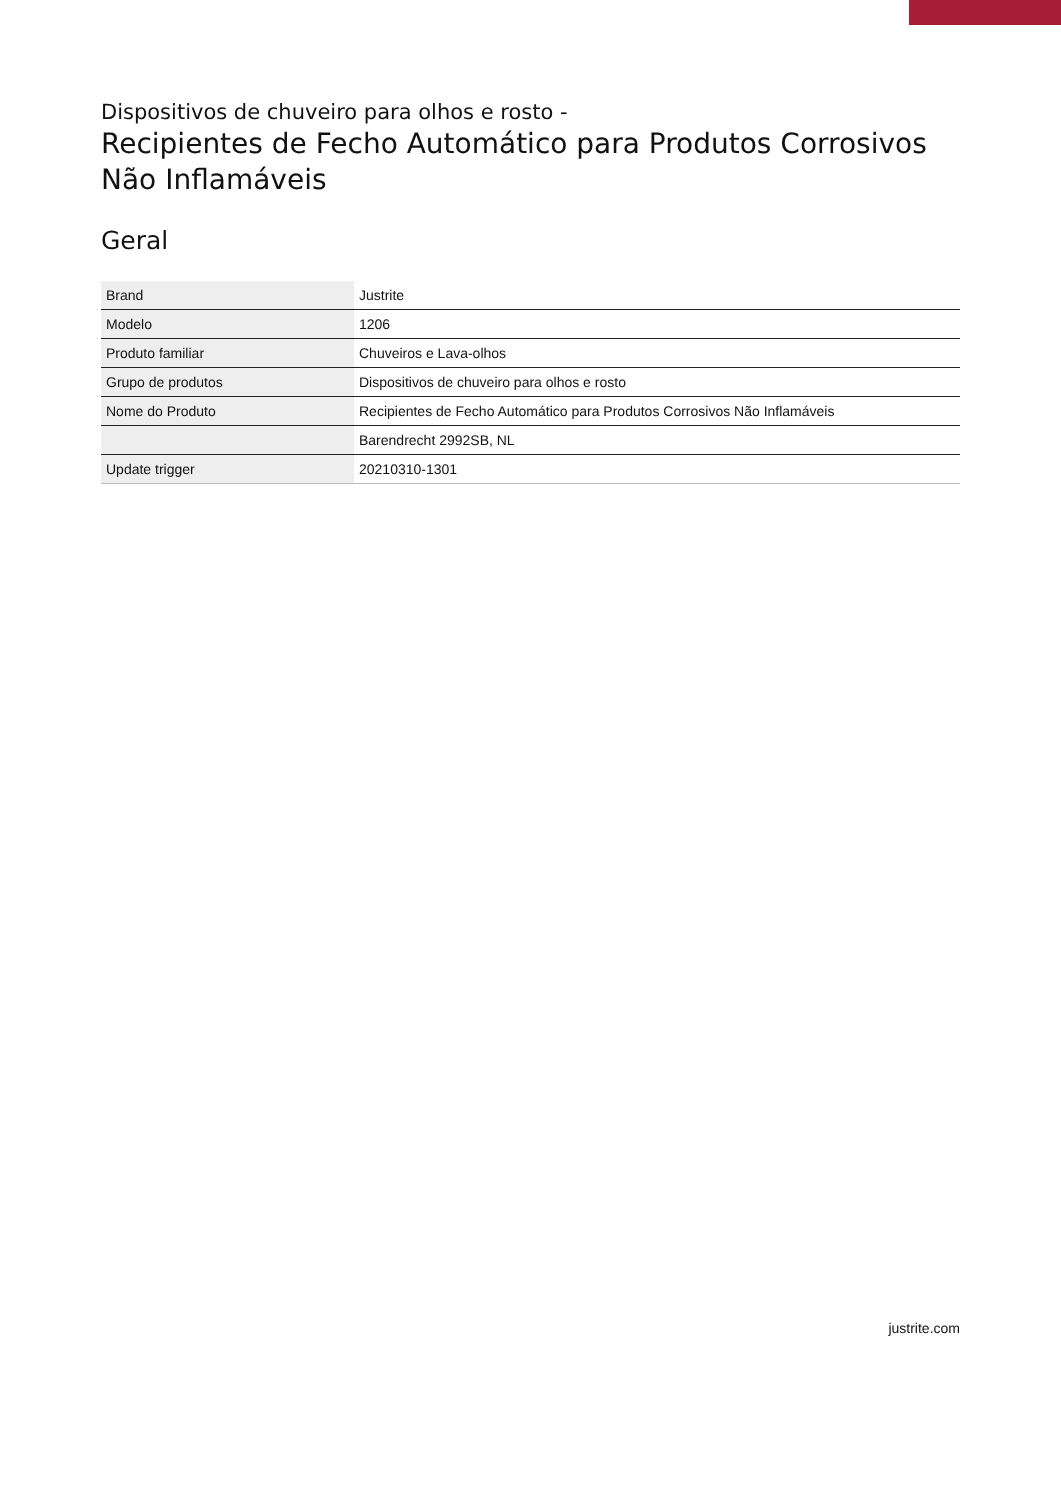Dispositivos de chuveiro para olhos e rosto -
Recipientes de Fecho Automático para Produtos Corrosivos Não Inflamáveis
Geral
| Brand | Justrite |
| Modelo | 1206 |
| Produto familiar | Chuveiros e Lava-olhos |
| Grupo de produtos | Dispositivos de chuveiro para olhos e rosto |
| Nome do Produto | Recipientes de Fecho Automático para Produtos Corrosivos Não Inflamáveis |
| | Barendrecht 2992SB, NL |
| Update trigger | 20210310-1301 |
justrite.com